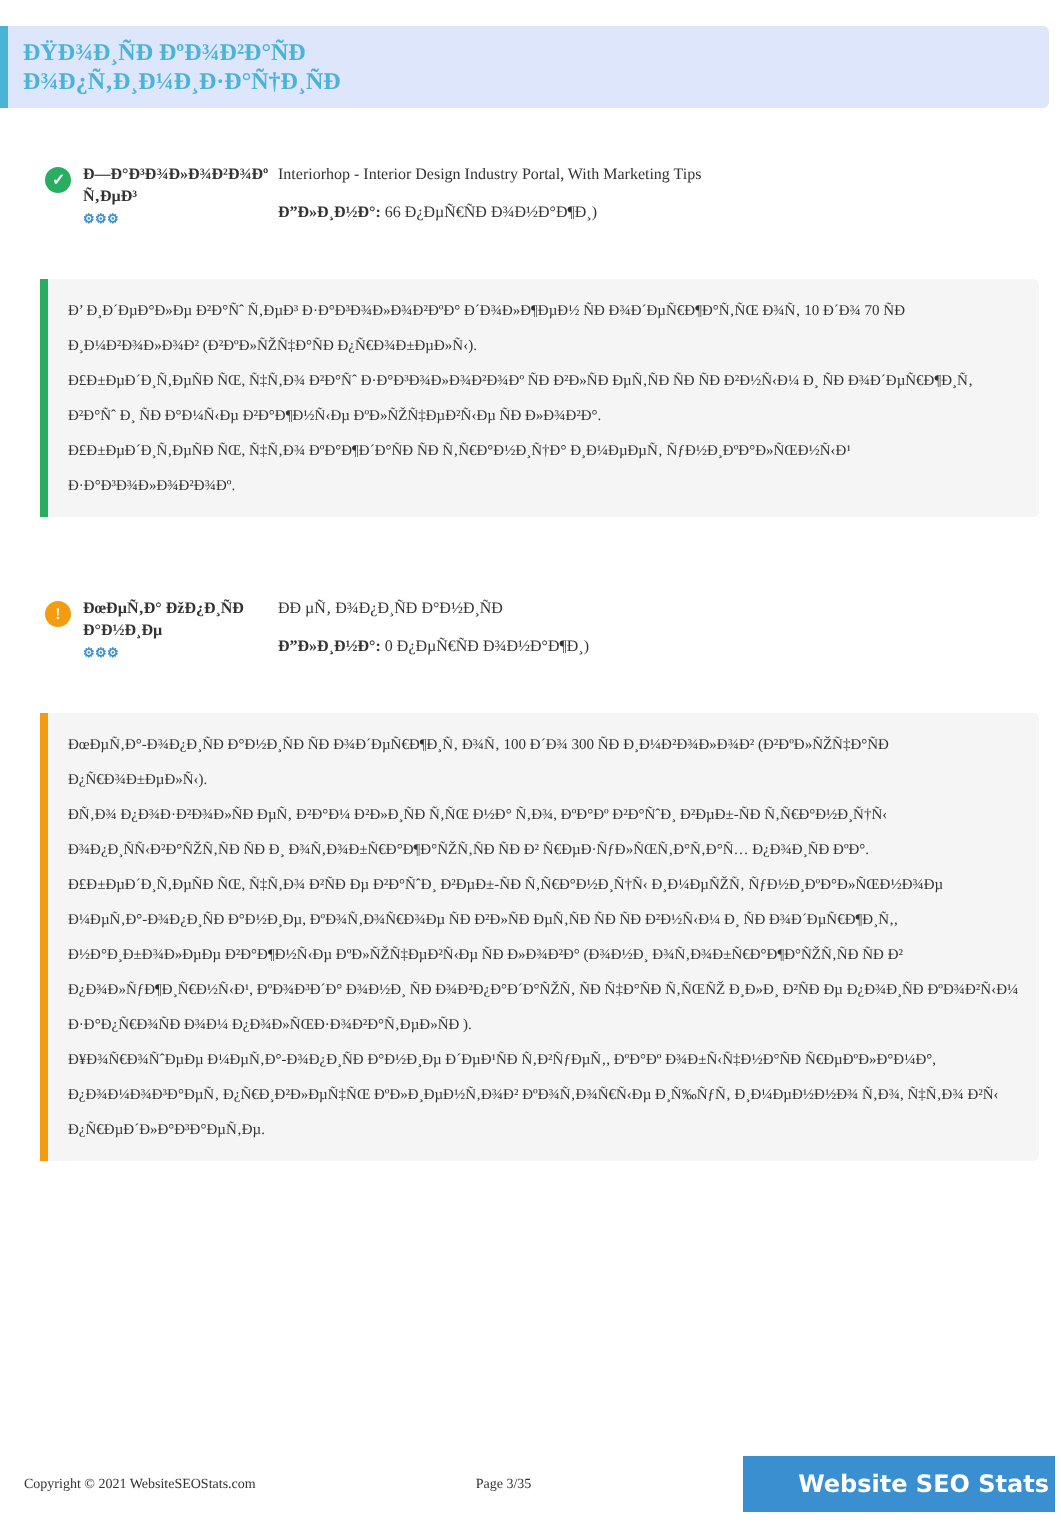ÐŸÐ¾Ð¸ÑÐ ÐºÐ¾Ð²Ð°ÑÐ
Ð¾Ð¿Ñ‚Ð¸Ð¼Ð¸Ð·Ð°Ñ†Ð¸ÑÐ
✓
Ð—Ð°Ð³Ð¾Ð»Ð¾Ð²Ð¾Ðº Ñ‚ÐµÐ³
⚙⚙⚙
Interiorhop - Interior Design Industry Portal, With Marketing Tips
Ð”Ð»Ð¸Ð½Ð°: 66 Ð¿ÐµÑ€ÑÐ Ð¾Ð½Ð°Ð¶Ð¸)
Ð’ Ð¸Ð´ÐµÐ°Ð»Ðµ Ð²Ð°Ñˆ Ñ‚ÐµÐ³ Ð·Ð°Ð³Ð¾Ð»Ð¾Ð²ÐºÐ° Ð´Ð¾Ð»Ð¶ÐµÐ½ ÑÐ Ð¾Ð´ÐµÑ€Ð¶Ð°Ñ‚ÑŒ Ð¾Ñ‚ 10 Ð´Ð¾ 70 ÑÐ Ð¸Ð¼Ð²Ð¾Ð»Ð¾Ð² (Ð²ÐºÐ»ÑŽÑ‡Ð°ÑÐ Ð¿Ñ€Ð¾Ð±ÐµÐ»Ñ‹).
Ð£Ð±ÐµÐ´Ð¸Ñ‚ÐµÑÐ ÑŒ, Ñ‡Ñ‚Ð¾ Ð²Ð°Ñˆ Ð·Ð°Ð³Ð¾Ð»Ð¾Ð²Ð¾Ðº ÑÐ Ð²Ð»ÑÐ ÐµÑ‚ÑÐ ÑÐ ÑÐ Ð²Ð½Ñ‹Ð¼ Ð¸ ÑÐ Ð¾Ð´ÐµÑ€Ð¶Ð¸Ñ‚ Ð²Ð°Ñˆ Ð¸ ÑÐ Ð°Ð¼Ñ‹Ðµ Ð²Ð°Ð¶Ð½Ñ‹Ðµ ÐºÐ»ÑŽÑ‡ÐµÐ²Ñ‹Ðµ ÑÐ Ð»Ð¾Ð²Ð°.
Ð£Ð±ÐµÐ´Ð¸Ñ‚ÐµÑÐ ÑŒ, Ñ‡Ñ‚Ð¾ ÐºÐ°Ð¶Ð´Ð°ÑÐ ÑÐ Ñ‚Ñ€Ð°Ð½Ð¸Ñ†Ð° Ð¸Ð¼ÐµÐµÑ‚ ÑƒÐ½Ð¸ÐºÐ°Ð»ÑŒÐ½Ñ‹Ð¹ Ð·Ð°Ð³Ð¾Ð»Ð¾Ð²Ð¾Ðº.
!
ÐœÐµÑ‚Ð° ÐžÐ¿Ð¸ÑÐ Ð°Ð½Ð¸Ðµ
⚙⚙⚙
ÐÐ µÑ‚ Ð¾Ð¿Ð¸ÑÐ Ð°Ð½Ð¸ÑÐ
Ð”Ð»Ð¸Ð½Ð°: 0 Ð¿ÐµÑ€ÑÐ Ð¾Ð½Ð°Ð¶Ð¸)
ÐœÐµÑ‚Ð°-Ð¾Ð¿Ð¸ÑÐ Ð°Ð½Ð¸ÑÐ ÑÐ Ð¾Ð´ÐµÑ€Ð¶Ð¸Ñ‚ Ð¾Ñ‚ 100 Ð´Ð¾ 300 ÑÐ Ð¸Ð¼Ð²Ð¾Ð»Ð¾Ð² (Ð²ÐºÐ»ÑŽÑ‡Ð°ÑÐ Ð¿Ñ€Ð¾Ð±ÐµÐ»Ñ‹).
ÐÑ‚Ð¾ Ð¿Ð¾Ð·Ð²Ð¾Ð»ÑÐ ÐµÑ‚ Ð²Ð°Ð¼ Ð²Ð»Ð¸ÑÐ Ñ‚ÑŒ Ð½Ð° Ñ‚Ð¾, ÐºÐ°Ðº Ð²Ð°ÑˆÐ¸ Ð²ÐµÐ±-ÑÐ Ñ‚Ñ€Ð°Ð½Ð¸Ñ†Ñ‹ Ð¾Ð¿Ð¸ÑÑ‹Ð²Ð°ÑŽÑ‚ÑÐ ÑÐ Ð¸ Ð¾Ñ‚Ð¾Ð±Ñ€Ð°Ð¶Ð°ÑŽÑ‚ÑÐ ÑÐ Ð² Ñ€ÐµÐ·ÑƒÐ»ÑŒÑ‚Ð°Ñ‚Ð°Ñ… Ð¿Ð¾Ð¸ÑÐ ÐºÐ°.
Ð£Ð±ÐµÐ´Ð¸Ñ‚ÐµÑÐ ÑŒ, Ñ‡Ñ‚Ð¾ Ð²ÑÐ Ðµ Ð²Ð°ÑˆÐ¸ Ð²ÐµÐ±-ÑÐ Ñ‚Ñ€Ð°Ð½Ð¸Ñ†Ñ‹ Ð¸Ð¼ÐµÑŽÑ‚ ÑƒÐ½Ð¸ÐºÐ°Ð»ÑŒÐ½Ð¾Ðµ Ð¼ÐµÑ‚Ð°-Ð¾Ð¿Ð¸ÑÐ Ð°Ð½Ð¸Ðµ, ÐºÐ¾Ñ‚Ð¾Ñ€Ð¾Ðµ ÑÐ Ð²Ð»ÑÐ ÐµÑ‚ÑÐ ÑÐ ÑÐ Ð²Ð½Ñ‹Ð¼ Ð¸ ÑÐ Ð¾Ð´ÐµÑ€Ð¶Ð¸Ñ‚, Ð½Ð°Ð¸Ð±Ð¾Ð»ÐµÐµ Ð²Ð°Ð¶Ð½Ñ‹Ðµ ÐºÐ»ÑŽÑ‡ÐµÐ²Ñ‹Ðµ ÑÐ Ð»Ð¾Ð²Ð° (Ð¾Ð½Ð¸ Ð¾Ñ‚Ð¾Ð±Ñ€Ð°Ð¶Ð°ÑŽÑ‚ÑÐ ÑÐ Ð² Ð¿Ð¾Ð»ÑƒÐ¶Ð¸Ñ€Ð½Ñ‹Ð¹, ÐºÐ¾Ð³Ð´Ð° Ð¾Ð½Ð¸ ÑÐ Ð¾Ð²Ð¿Ð°Ð´Ð°ÑŽÑ‚ ÑÐ Ñ‡Ð°ÑÐ Ñ‚ÑŒÑŽ Ð¸Ð»Ð¸ Ð²ÑÐ Ðµ Ð¿Ð¾Ð¸ÑÐ ÐºÐ¾Ð²Ñ‹Ð¼ Ð·Ð°Ð¿Ñ€Ð¾ÑÐ Ð¾Ð¼ Ð¿Ð¾Ð»ÑŒÐ·Ð¾Ð²Ð°Ñ‚ÐµÐ»ÑÐ ).
Ð¥Ð¾Ñ€Ð¾ÑˆÐµÐµ Ð¼ÐµÑ‚Ð°-Ð¾Ð¿Ð¸ÑÐ Ð°Ð½Ð¸Ðµ Ð´ÐµÐ¹ÑÐ Ñ‚Ð²ÑƒÐµÑ‚, ÐºÐ°Ðº Ð¾Ð±Ñ‹Ñ‡Ð½Ð°ÑÐ Ñ€ÐµÐºÐ»Ð°Ð¼Ð°, Ð¿Ð¾Ð¼Ð¾Ð³Ð°ÐµÑ‚ Ð¿Ñ€Ð¸Ð²Ð»ÐµÑ‡ÑŒ ÐºÐ»Ð¸ÐµÐ½Ñ‚Ð¾Ð² ÐºÐ¾Ñ‚Ð¾Ñ€Ñ‹Ðµ Ð¸Ñ‰ÑƒÑ‚ Ð¸Ð¼ÐµÐ½Ð½Ð¾ Ñ‚Ð¾, Ñ‡Ñ‚Ð¾ Ð²Ñ‹ Ð¿Ñ€ÐµÐ´Ð»Ð°Ð³Ð°ÐµÑ‚Ðµ.
Copyright © 2021 WebsiteSEOStats.com Page 3/35 Website SEO Stats